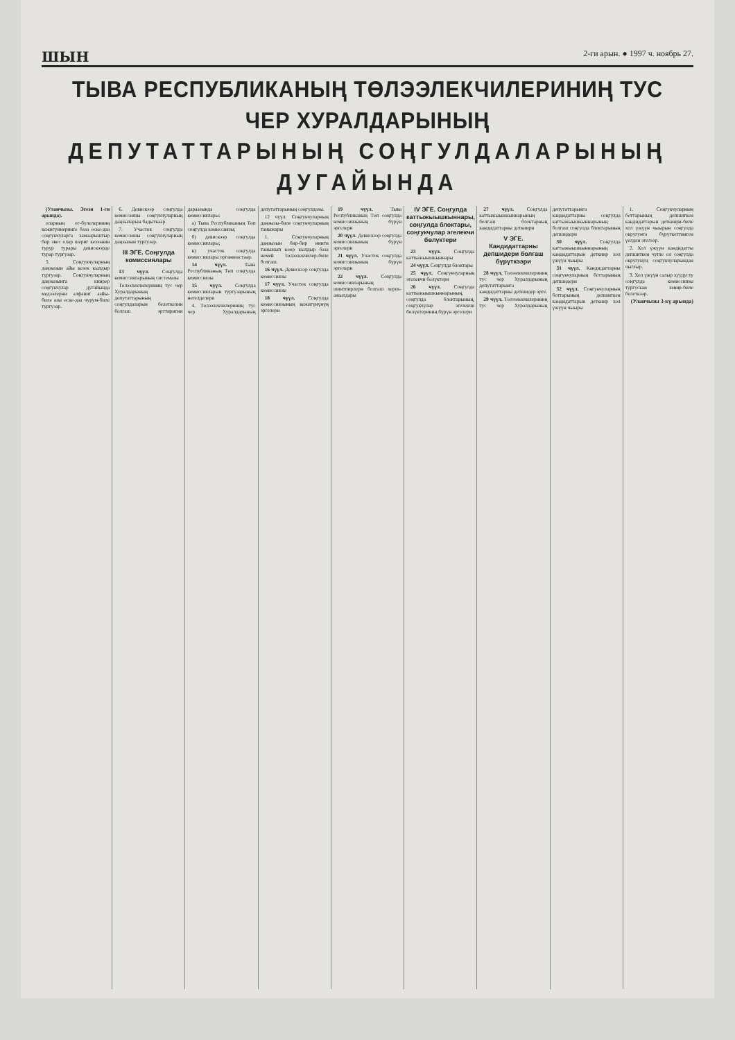ШЫН 2-ги арын. ● 1997 ч. ноябрь 27.
ТЫВА РЕСПУБЛИКАНЫҢ ТӨЛЭЭЛЕКЧИЛЕРИНИҢ ТУС ЧЕР ХУРАЛДАРЫНЫҢ
ДЕПУТАТТАРЫНЫҢ СОҢГУЛДАЛАРЫНЫҢ ДУГАЙЫНДА
(Уланчызы. Эгези 1-ги арында).
оларның ог-бүлелериниң кежигүннеринге база өске-даа соңгукчуларга хамаарыштыр бир эвес олар шериг кезээнин турур турары девискээрде турар тургузар.
5. Соңгукчуларның даңзызын айы кезек кылдыр тургузар. Соңгукчуларның даңзызынга киирер соңгукчулар дугайында медээлерни алфавит аайы-биле азы өске-даа чурум-биле тургузар.
6. Девискээр соңгулда комиссиязы соңгукчуларның даңзыларын бадыткаар.
7. Участок соңгулда комиссиязы соңгукчуларның даңзызын тургузар.
III ЭГЕ. Соңгулда комиссиялары
13 чүүл. Соңгулда комиссияларының системазы
Төлээлекчилериниң тус чер Хуралдарының депутаттарының соңгулдаларын белеткелин болгаш эрттиригни дараазында соңгулда комиссиялары:
а) Тыва Республиканың Төп соңгулда комиссиязы;
б) девискээр соңгулда комиссиялары;
в) участок соңгулда комиссиялары организастаар.
14 чүүл. Тыва Республиканың Төп соңгулда комиссиязы
15 чүүл. Соңгулда комиссияларын тургузарының негелделери
4. Төлээлекчилериниң тус чер Хуралдарының депутаттарының соңгулдазы.
12 чүүл. Соңгукчуларның даңзызы-биле соңгукчуларның таныжары
1. Соңгукчуларның даңзызын бир-бир ниити таныжып көөр кылдыр база немей төлээлекчилер-биле болгаш.
16 чүүл. Девискээр соңгулда комиссиязы
17 чүүл. Участок соңгулда комиссиязы
18 чүүл. Соңгулда комиссиязының кежигүнүнүң эргелери
19 чүүл. Тыва Республиканың Төп соңгулда комиссиязының бүрүн эргелери
20 чүүл. Девискээр соңгулда комиссиязының бүрүн эргелери
21 чүүл. Участок соңгулда комиссиязының бүрүн эргелери
22 чүүл. Соңгулда комиссияларының шиитпирлери болгаш херек-ажылдары
IV ЭГЕ. Соңгулда каттыжыышкыннары, соңгулда блоктары, соңгукчулар эгелекчи бөлүктери
23 чүүл. Соңгулда каттыжыышкыннары
24 чүүл. Соңгулда блоктары
25 чүүл. Соңгукчуларның эгелекчи бөлүктери
26 чүүл. Соңгулда каттыжыышкыннарының, соңгулда блоктарының, соңгукчулар эгелекчи бөлүктериниң бүрүн эргелери
27 чүүл. Соңгулда каттыжыышкыннарының болгаш блоктарның кандидаттарны деткиири
V ЭГЕ. Кандидаттарны депшидери болгаш бүрүткээри
28 чүүл. Төлээлекчилериниң тус чер Хуралдарының депутаттарынга кандидаттарны депшидер эрге.
29 чүүл. Төлээлекчилериниң тус чер Хуралдарының депутаттарынга кандидаттарны соңгулда каттыжыышкыннарының болгаш соңгулда блоктарының депшидери
30 чүүл. Соңгулда каттыжыышкыннарының кандидаттарын деткиир хол үжүүн чыыры
31 чүүл. Кандидаттарны соңгукчуларның боттарының депшидери
32 чүүл. Соңгукчуларның боттарының депшиткен кандидаттарын деткиир хол үжүүн чыыры
1. Соңгукчуларның боттарының депшиткен кандидаттарын деткиири-биле хол үжүүн чыырын соңгулда округунга бүрүткеттинген үелден эгелээр.
2. Хол үжүүн кандидатты депшиткен чугле ол соңгулда округунуң соңгукчуларындан чыглыр.
3. Хол үжүүн салыр хуудусту соңгулда комиссиязы тургускан хевир-биле белеткээр.
(Уланчызы 3-кү арында)